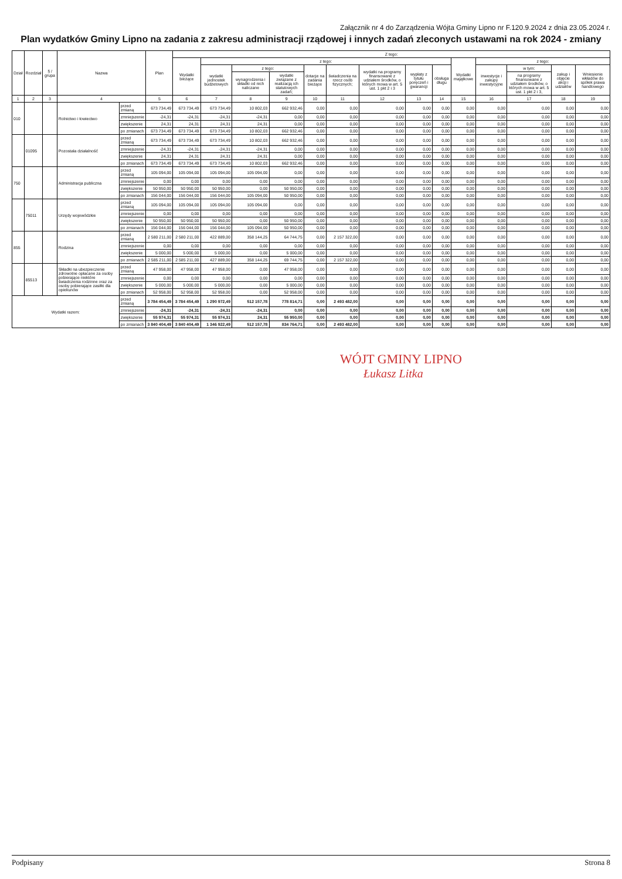Załącznik nr 4 do Zarządzenia Wójta Gminy Lipno nr F.120.9.2024 z dnia 23.05.2024 r.
Plan wydatków Gminy Lipno na zadania z zakresu administracji rządowej i innych zadań zleconych ustawami na rok 2024 - zmiany
| Dział | Rozdział | § / grupa | Nazwa | | Plan | Z tego: | | | | | | | | | | | | | |
| --- | --- | --- | --- | --- | --- | --- | --- | --- | --- | --- | --- | --- | --- | --- | --- | --- | --- | --- | --- |
| | | | | | | Wydatki bieżące | z tego: | | | | | | | | Wydatki majątkowe | z tego: | | | |
| | | | | | | | wydatki jednostek budżetowych | z tego: | | dotacje na zadania bieżące | świadczenia na rzecz osób fizycznych; | wydatki na programy finansowane z udziałem środków, o których mowa w art. 5 ust. 1 pkt 2 i 3 | wypłaty z tytułu poręczeń i gwarancji | obsługa długu | | inwestycje i zakupy inwestycyjne | w tym: | zakup i objęcie akcji i udziałów | Wniesienie wkładów do spółek prawa handlowego |
| | | | | | | | | wynagrodzenia i składki od nich naliczane | wydatki związane z realizacją ich statutowych zadań; | | | | | | | | na programy finansowane z udziałem środków, o których mowa w art. 5 ust. 1 pkt 2 i 3, | | |
| 1 | 2 | 3 | 4 | | 5 | 6 | 7 | 8 | 9 | 10 | 11 | 12 | 13 | 14 | 15 | 16 | 17 | 18 | 19 |
| 010 | | | Rolnictwo i łowiectwo | przed zmianą | 673 734,49 | 673 734,49 | 673 734,49 | 10 802,03 | 662 932,46 | 0,00 | 0,00 | 0,00 | 0,00 | 0,00 | 0,00 | 0,00 | 0,00 | 0,00 | 0,00 |
| | | | | zmniejszenie | -24,31 | -24,31 | -24,31 | -24,31 | 0,00 | 0,00 | 0,00 | 0,00 | 0,00 | 0,00 | 0,00 | 0,00 | 0,00 | 0,00 | 0,00 |
| | | | | zwiększenie | 24,31 | 24,31 | 24,31 | 24,31 | 0,00 | 0,00 | 0,00 | 0,00 | 0,00 | 0,00 | 0,00 | 0,00 | 0,00 | 0,00 | 0,00 |
| | | | | po zmianach | 673 734,49 | 673 734,49 | 673 734,49 | 10 802,03 | 662 932,46 | 0,00 | 0,00 | 0,00 | 0,00 | 0,00 | 0,00 | 0,00 | 0,00 | 0,00 | 0,00 |
| | 01095 | | Pozostała działalność | przed zmianą | 673 734,49 | 673 734,49 | 673 734,49 | 10 802,03 | 662 932,46 | 0,00 | 0,00 | 0,00 | 0,00 | 0,00 | 0,00 | 0,00 | 0,00 | 0,00 | 0,00 |
| | | | | zmniejszenie | -24,31 | -24,31 | -24,31 | -24,31 | 0,00 | 0,00 | 0,00 | 0,00 | 0,00 | 0,00 | 0,00 | 0,00 | 0,00 | 0,00 | 0,00 |
| | | | | zwiększenie | 24,31 | 24,31 | 24,31 | 24,31 | 0,00 | 0,00 | 0,00 | 0,00 | 0,00 | 0,00 | 0,00 | 0,00 | 0,00 | 0,00 | 0,00 |
| | | | | po zmianach | 673 734,49 | 673 734,49 | 673 734,49 | 10 802,03 | 662 932,46 | 0,00 | 0,00 | 0,00 | 0,00 | 0,00 | 0,00 | 0,00 | 0,00 | 0,00 | 0,00 |
| 750 | | | Administracja publiczna | przed zmianą | 105 094,00 | 105 094,00 | 105 094,00 | 105 094,00 | 0,00 | 0,00 | 0,00 | 0,00 | 0,00 | 0,00 | 0,00 | 0,00 | 0,00 | 0,00 | 0,00 |
| | | | | zmniejszenie | 0,00 | 0,00 | 0,00 | 0,00 | 0,00 | 0,00 | 0,00 | 0,00 | 0,00 | 0,00 | 0,00 | 0,00 | 0,00 | 0,00 | 0,00 |
| | | | | zwiększenie | 50 950,00 | 50 950,00 | 50 950,00 | 0,00 | 50 950,00 | 0,00 | 0,00 | 0,00 | 0,00 | 0,00 | 0,00 | 0,00 | 0,00 | 0,00 | 0,00 |
| | | | | po zmianach | 156 044,00 | 156 044,00 | 156 044,00 | 105 094,00 | 50 950,00 | 0,00 | 0,00 | 0,00 | 0,00 | 0,00 | 0,00 | 0,00 | 0,00 | 0,00 | 0,00 |
| | 75011 | | Urzędy wojewódzkie | przed zmianą | 105 094,00 | 105 094,00 | 105 094,00 | 105 094,00 | 0,00 | 0,00 | 0,00 | 0,00 | 0,00 | 0,00 | 0,00 | 0,00 | 0,00 | 0,00 | 0,00 |
| | | | | zmniejszenie | 0,00 | 0,00 | 0,00 | 0,00 | 0,00 | 0,00 | 0,00 | 0,00 | 0,00 | 0,00 | 0,00 | 0,00 | 0,00 | 0,00 | 0,00 |
| | | | | zwiększenie | 50 950,00 | 50 950,00 | 50 950,00 | 0,00 | 50 950,00 | 0,00 | 0,00 | 0,00 | 0,00 | 0,00 | 0,00 | 0,00 | 0,00 | 0,00 | 0,00 |
| | | | | po zmianach | 156 044,00 | 156 044,00 | 156 044,00 | 105 094,00 | 50 950,00 | 0,00 | 0,00 | 0,00 | 0,00 | 0,00 | 0,00 | 0,00 | 0,00 | 0,00 | 0,00 |
| 855 | | | Rodzina | przed zmianą | 2 580 211,00 | 2 580 211,00 | 422 889,00 | 358 144,25 | 64 744,75 | 0,00 | 2 157 322,00 | 0,00 | 0,00 | 0,00 | 0,00 | 0,00 | 0,00 | 0,00 | 0,00 |
| | | | | zmniejszenie | 0,00 | 0,00 | 0,00 | 0,00 | 0,00 | 0,00 | 0,00 | 0,00 | 0,00 | 0,00 | 0,00 | 0,00 | 0,00 | 0,00 | 0,00 |
| | | | | zwiększenie | 5 000,00 | 5 000,00 | 5 000,00 | 0,00 | 5 000,00 | 0,00 | 0,00 | 0,00 | 0,00 | 0,00 | 0,00 | 0,00 | 0,00 | 0,00 | 0,00 |
| | | | | po zmianach | 2 585 211,00 | 2 585 211,00 | 427 889,00 | 358 144,25 | 69 744,75 | 0,00 | 2 157 322,00 | 0,00 | 0,00 | 0,00 | 0,00 | 0,00 | 0,00 | 0,00 | 0,00 |
| | 85513 | | Składki na ubezpieczenie zdrowotne opłacane za osoby pobierające niektóre świadczenia rodzinne oraz za osoby pobierające zasiłki dla opiekunów | przed zmianą | 47 958,00 | 47 958,00 | 47 958,00 | 0,00 | 47 958,00 | 0,00 | 0,00 | 0,00 | 0,00 | 0,00 | 0,00 | 0,00 | 0,00 | 0,00 | 0,00 |
| | | | | zmniejszenie | 0,00 | 0,00 | 0,00 | 0,00 | 0,00 | 0,00 | 0,00 | 0,00 | 0,00 | 0,00 | 0,00 | 0,00 | 0,00 | 0,00 | 0,00 |
| | | | | zwiększenie | 5 000,00 | 5 000,00 | 5 000,00 | 0,00 | 5 000,00 | 0,00 | 0,00 | 0,00 | 0,00 | 0,00 | 0,00 | 0,00 | 0,00 | 0,00 | 0,00 |
| | | | | po zmianach | 52 958,00 | 52 958,00 | 52 958,00 | 0,00 | 52 958,00 | 0,00 | 0,00 | 0,00 | 0,00 | 0,00 | 0,00 | 0,00 | 0,00 | 0,00 | 0,00 |
| Wydatki razem: | | | | przed zmianą | 3 784 454,49 | 3 784 454,49 | 1 290 972,49 | 512 157,78 | 778 814,71 | 0,00 | 2 493 482,00 | 0,00 | 0,00 | 0,00 | 0,00 | 0,00 | 0,00 | 0,00 | 0,00 |
| | | | | zmniejszenie | -24,31 | -24,31 | -24,31 | -24,31 | 0,00 | 0,00 | 0,00 | 0,00 | 0,00 | 0,00 | 0,00 | 0,00 | 0,00 | 0,00 | 0,00 |
| | | | | zwiększenie | 55 974,31 | 55 974,31 | 55 974,31 | 24,31 | 55 950,00 | 0,00 | 0,00 | 0,00 | 0,00 | 0,00 | 0,00 | 0,00 | 0,00 | 0,00 | 0,00 |
| | | | | po zmianach | 3 840 404,49 | 3 840 404,49 | 1 346 922,49 | 512 157,78 | 834 764,71 | 0,00 | 2 493 482,00 | 0,00 | 0,00 | 0,00 | 0,00 | 0,00 | 0,00 | 0,00 | 0,00 |
WÓJT GMINY LIPNO
Łukasz Litka
Podpisany Strona 8